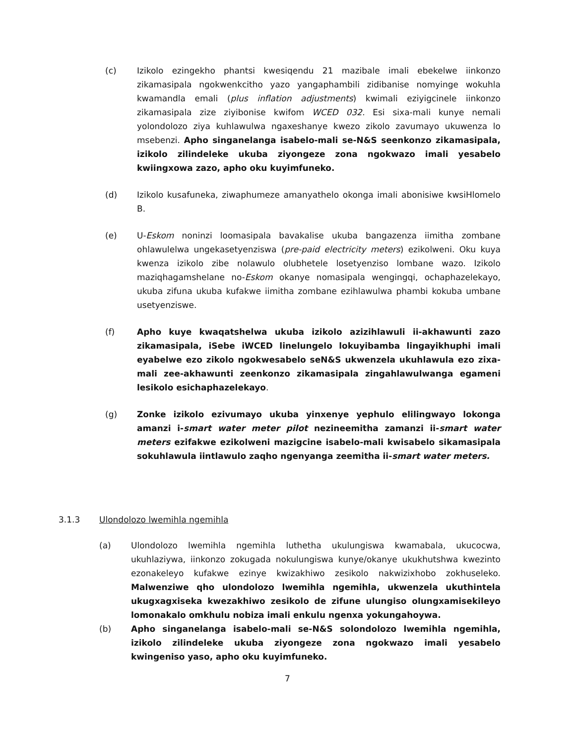(c) Izikolo ezingekho phantsi kwesiqendu 21 mazibale imali ebekelwe iinkonzo zikamasipala ngokwenkcitho yazo yangaphambili zidibanise nomyinge wokuhla kwamandla emali (plus inflation adjustments) kwimali eziyigcinele iinkonzo zikamasipala zize ziyibonise kwifom WCED 032. Esi sixa-mali kunye nemali yolondolozo ziya kuhlawulwa ngaxeshanye kwezo zikolo zavumayo ukuwenza lo msebenzi. Apho singanelanga isabelo-mali se-N&S seenkonzo zikamasipala, izikolo zilindeleke ukuba ziyongeze zona ngokwazo imali yesabelo kwiingxowa zazo, apho oku kuyimfuneko.
(d) Izikolo kusafuneka, ziwaphumeze amanyathelo okonga imali abonisiwe kwsiHlomelo B.
(e) U-Eskom noninzi loomasipala bavakalise ukuba bangazenza iimitha zombane ohlawulelwa ungekasetyenziswa (pre-paid electricity meters) ezikolweni. Oku kuya kwenza izikolo zibe nolawulo olubhetele losetyenziso lombane wazo. Izikolo maziqhagamshelane no-Eskom okanye nomasipala wengingqi, ochaphazelekayo, ukuba zifuna ukuba kufakwe iimitha zombane ezihlawulwa phambi kokuba umbane usetyenziswe.
(f) Apho kuye kwaqatshelwa ukuba izikolo azizihlawuli ii-akhawunti zazo zikamasipala, iSebe iWCED linelungelo lokuyibamba lingayikhuphi imali eyabelwe ezo zikolo ngokwesabelo seN&S ukwenzela ukuhlawula ezo zixa-mali zee-akhawunti zeenkonzo zikamasipala zingahlawulwanga egameni lesikolo esichaphazelekayo.
(g) Zonke izikolo ezivumayo ukuba yinxenye yephulo elilingwayo lokonga amanzi i-smart water meter pilot nezineemitha zamanzi ii-smart water meters ezifakwe ezikolweni mazigcine isabelo-mali kwisabelo sikamasipala sokuhlawula iintlawulo zaqho ngenyanga zeemitha ii-smart water meters.
3.1.3 Ulondolozo lwemihla ngemihla
(a) Ulondolozo lwemihla ngemihla luthetha ukulungiswa kwamabala, ukucocwa, ukuhlaziywa, iinkonzo zokugada nokulungiswa kunye/okanye ukukhutshwa kwezinto ezonakeleyo kufakwe ezinye kwizakhiwo zesikolo nakwizixhobo zokhuseleko. Malwenziwe qho ulondolozo lwemihla ngemihla, ukwenzela ukuthintela ukugxagxiseka kwezakhiwo zesikolo de zifune ulungiso olungxamisekileyo lomonakalo omkhulu nobiza imali enkulu ngenxa yokungahoywa.
(b) Apho singanelanga isabelo-mali se-N&S solondolozo lwemihla ngemihla, izikolo zilindeleke ukuba ziyongeze zona ngokwazo imali yesabelo kwingeniso yaso, apho oku kuyimfuneko.
7